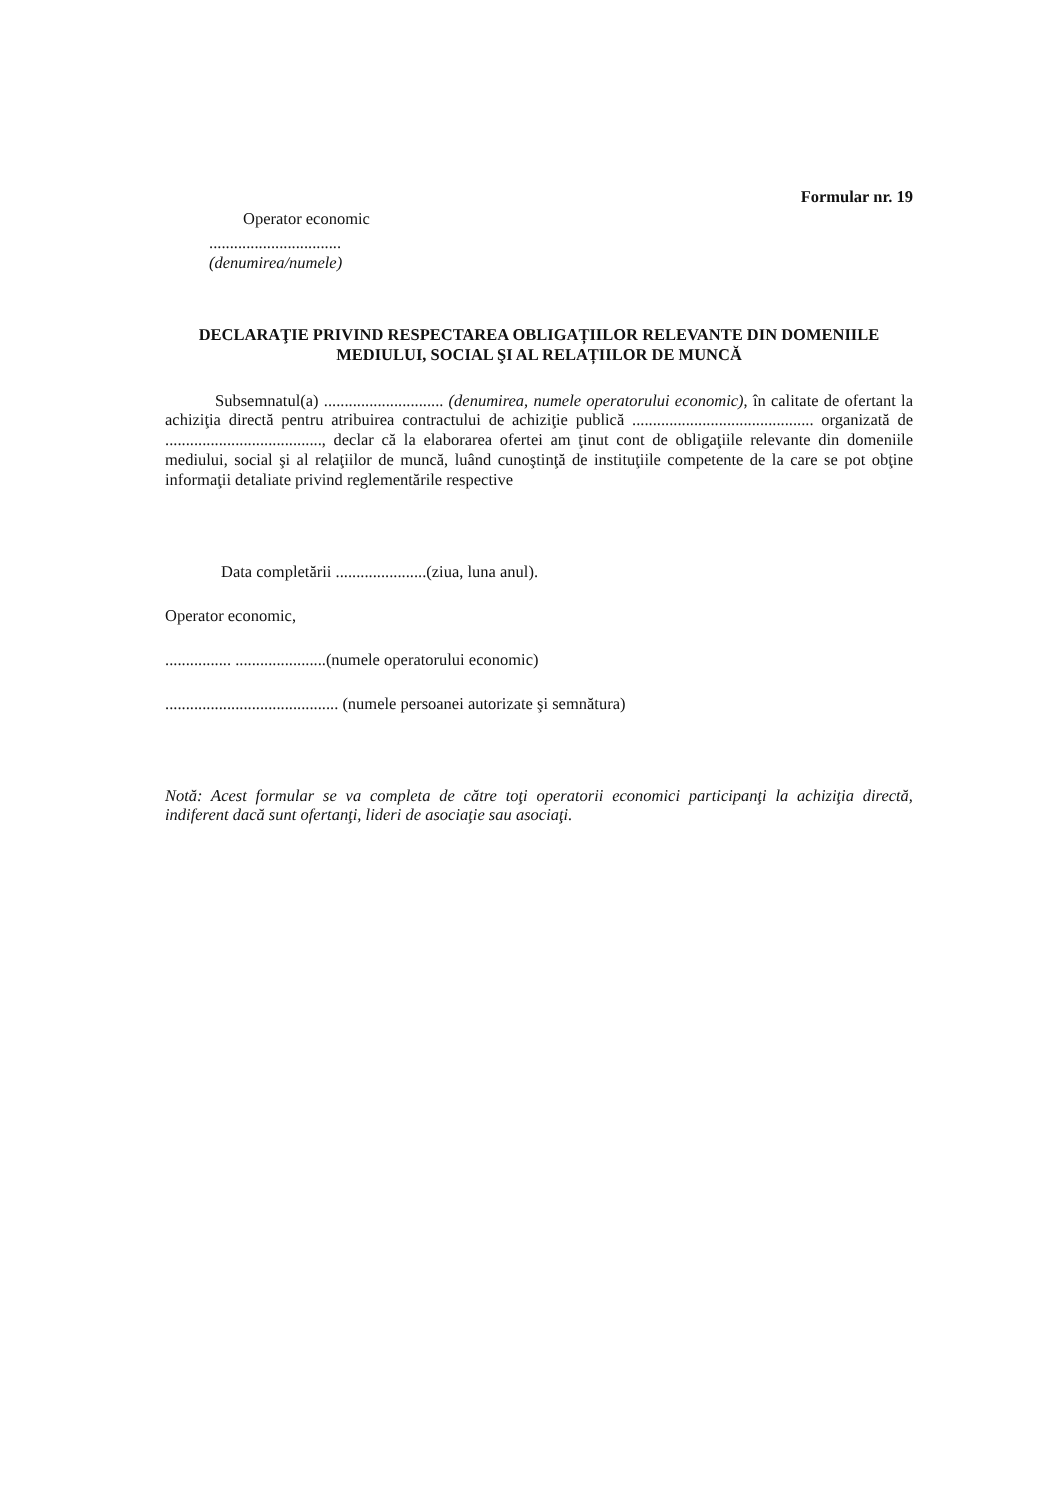Formular nr. 19
Operator economic
................................
(denumirea/numele)
DECLARAŢIE PRIVIND RESPECTAREA OBLIGAȚIILOR RELEVANTE DIN DOMENIILE MEDIULUI, SOCIAL ŞI AL RELAȚIILOR DE MUNCĂ
Subsemnatul(a) ............................. (denumirea, numele operatorului economic), în calitate de ofertant la achiziţia directă pentru atribuirea contractului de achiziţie publică ............................................ organizată de ......................................, declar că la elaborarea ofertei am ţinut cont de obligaţiile relevante din domeniile mediului, social şi al relaţiilor de muncă, luând cunoştinţă de instituţiile competente de la care se pot obţine informaţii detaliate privind reglementările respective
Data completării ......................(ziua, luna anul).
Operator economic,
................ ......................(numele operatorului economic)
.......................................... (numele persoanei autorizate şi semnătura)
Notă: Acest formular se va completa de către toţi operatorii economici participanţi la achiziţia directă, indiferent dacă sunt ofertanţi, lideri de asociaţie sau asociaţi.